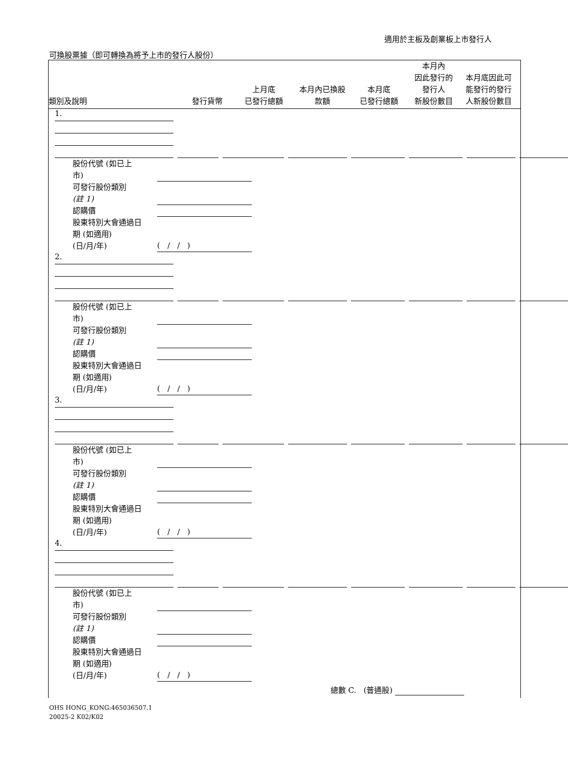適用於主板及創業板上市發行人
可換股票據（即可轉換為將予上市的發行人股份）
類別及說明
發行貨幣
上月底
已發行總額
本月內已換股
款額
本月底
已發行總額
本月內
因此發行的
發行人
新股份數目
本月底因此可
能發行的發行
人新股份數目
1.
股份代號 (如已上
市)
可發行股份類別
(註 1)
認購價
股東特別大會通過日
期 (如適用)
(日/月/年)
( / / )
2.
股份代號 (如已上
市)
可發行股份類別
(註 1)
認購價
股東特別大會通過日
期 (如適用)
(日/月/年)
( / / )
3.
股份代號 (如已上
市)
可發行股份類別
(註 1)
認購價
股東特別大會通過日
期 (如適用)
(日/月/年)
( / / )
4.
股份代號 (如已上
市)
可發行股份類別
(註 1)
認購價
股東特別大會通過日
期 (如適用)
(日/月/年)
( / / )
總數 C. (普通股)
OHS HONG_KONG:465036507.1
20025-2 K02/K02